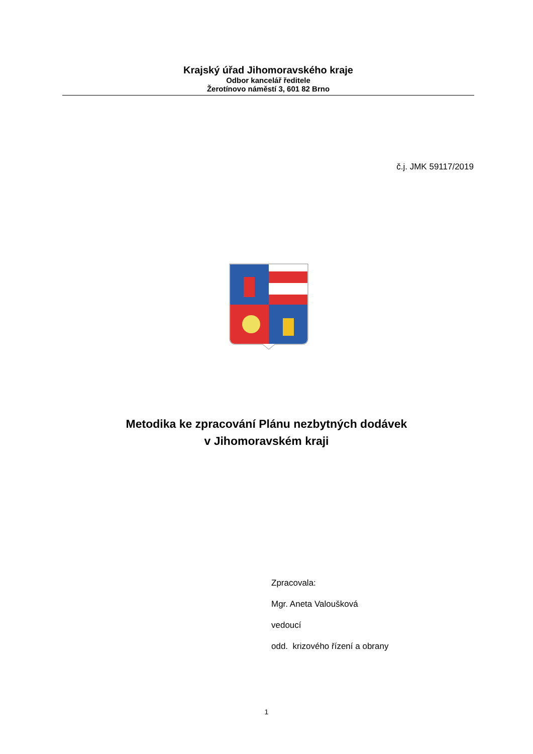Krajský úřad Jihomoravského kraje
Odbor kancelář ředitele
Žerotínovo náměstí 3, 601 82 Brno
č.j. JMK 59117/2019
Metodika ke zpracování Plánu nezbytných dodávek
v Jihomoravském kraji
Zpracovala:
Mgr. Aneta Valoušková
vedoucí
odd. krizového řízení a obrany
1